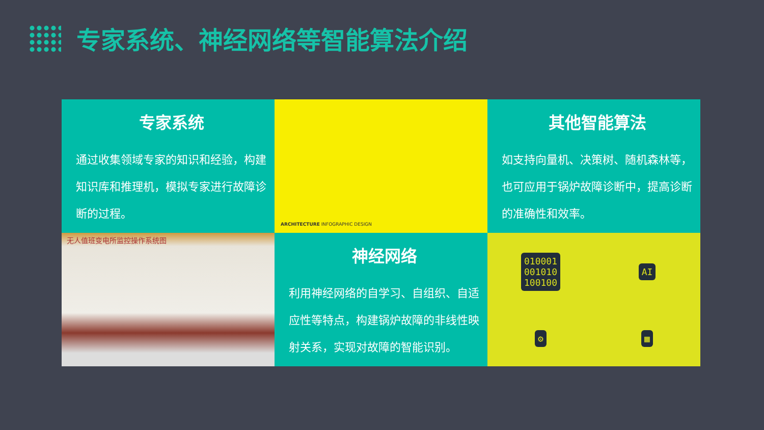专家系统、神经网络等智能算法介绍
专家系统
通过收集领域专家的知识和经验，构建知识库和推理机，模拟专家进行故障诊断的过程。
ARCHITECTURE INFOGRAPHIC DESIGN
其他智能算法
如支持向量机、决策树、随机森林等，也可应用于锅炉故障诊断中，提高诊断的准确性和效率。
无人值班变电所监控操作系统图
神经网络
利用神经网络的自学习、自组织、自适应性等特点，构建锅炉故障的非线性映射关系，实现对故障的智能识别。
010001
001010
100100
AI
⚙
▦